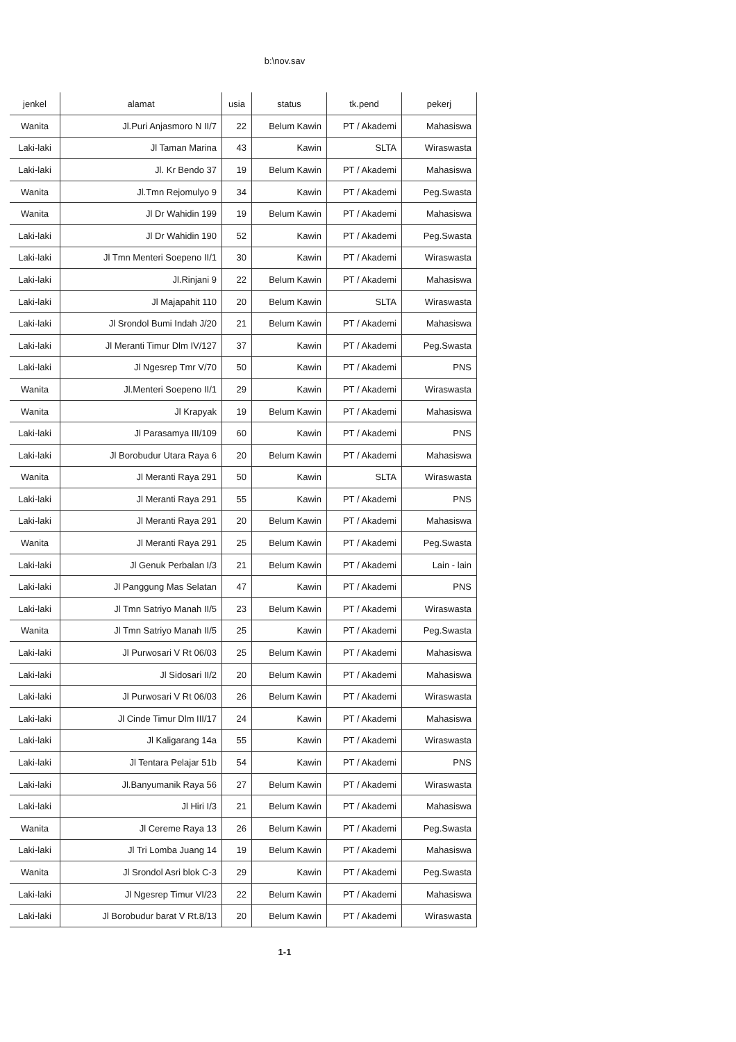b:\nov.sav
| jenkel | alamat | usia | status | tk.pend | pekerj |
| --- | --- | --- | --- | --- | --- |
| Wanita | Jl.Puri Anjasmoro N II/7 | 22 | Belum Kawin | PT / Akademi | Mahasiswa |
| Laki-laki | Jl Taman Marina | 43 | Kawin | SLTA | Wiraswasta |
| Laki-laki | Jl. Kr Bendo 37 | 19 | Belum Kawin | PT / Akademi | Mahasiswa |
| Wanita | Jl.Tmn Rejomulyo 9 | 34 | Kawin | PT / Akademi | Peg.Swasta |
| Wanita | Jl Dr Wahidin 199 | 19 | Belum Kawin | PT / Akademi | Mahasiswa |
| Laki-laki | Jl Dr Wahidin 190 | 52 | Kawin | PT / Akademi | Peg.Swasta |
| Laki-laki | Jl Tmn Menteri Soepeno II/1 | 30 | Kawin | PT / Akademi | Wiraswasta |
| Laki-laki | Jl.Rinjani 9 | 22 | Belum Kawin | PT / Akademi | Mahasiswa |
| Laki-laki | Jl Majapahit 110 | 20 | Belum Kawin | SLTA | Wiraswasta |
| Laki-laki | Jl Srondol Bumi Indah J/20 | 21 | Belum Kawin | PT / Akademi | Mahasiswa |
| Laki-laki | Jl Meranti Timur Dlm IV/127 | 37 | Kawin | PT / Akademi | Peg.Swasta |
| Laki-laki | Jl Ngesrep Tmr V/70 | 50 | Kawin | PT / Akademi | PNS |
| Wanita | Jl.Menteri Soepeno II/1 | 29 | Kawin | PT / Akademi | Wiraswasta |
| Wanita | Jl Krapyak | 19 | Belum Kawin | PT / Akademi | Mahasiswa |
| Laki-laki | Jl Parasamya III/109 | 60 | Kawin | PT / Akademi | PNS |
| Laki-laki | Jl Borobudur Utara Raya 6 | 20 | Belum Kawin | PT / Akademi | Mahasiswa |
| Wanita | Jl Meranti Raya 291 | 50 | Kawin | SLTA | Wiraswasta |
| Laki-laki | Jl Meranti Raya 291 | 55 | Kawin | PT / Akademi | PNS |
| Laki-laki | Jl Meranti Raya 291 | 20 | Belum Kawin | PT / Akademi | Mahasiswa |
| Wanita | Jl Meranti Raya 291 | 25 | Belum Kawin | PT / Akademi | Peg.Swasta |
| Laki-laki | Jl Genuk Perbalan I/3 | 21 | Belum Kawin | PT / Akademi | Lain - lain |
| Laki-laki | Jl Panggung Mas Selatan | 47 | Kawin | PT / Akademi | PNS |
| Laki-laki | Jl Tmn Satriyo Manah II/5 | 23 | Belum Kawin | PT / Akademi | Wiraswasta |
| Wanita | Jl Tmn Satriyo Manah II/5 | 25 | Kawin | PT / Akademi | Peg.Swasta |
| Laki-laki | Jl Purwosari V Rt 06/03 | 25 | Belum Kawin | PT / Akademi | Mahasiswa |
| Laki-laki | Jl Sidosari II/2 | 20 | Belum Kawin | PT / Akademi | Mahasiswa |
| Laki-laki | Jl Purwosari V Rt 06/03 | 26 | Belum Kawin | PT / Akademi | Wiraswasta |
| Laki-laki | Jl Cinde Timur Dlm III/17 | 24 | Kawin | PT / Akademi | Mahasiswa |
| Laki-laki | Jl Kaligarang 14a | 55 | Kawin | PT / Akademi | Wiraswasta |
| Laki-laki | Jl Tentara Pelajar 51b | 54 | Kawin | PT / Akademi | PNS |
| Laki-laki | Jl.Banyumanik Raya 56 | 27 | Belum Kawin | PT / Akademi | Wiraswasta |
| Laki-laki | Jl Hiri I/3 | 21 | Belum Kawin | PT / Akademi | Mahasiswa |
| Wanita | Jl Cereme Raya 13 | 26 | Belum Kawin | PT / Akademi | Peg.Swasta |
| Laki-laki | Jl Tri Lomba Juang 14 | 19 | Belum Kawin | PT / Akademi | Mahasiswa |
| Wanita | Jl Srondol Asri blok C-3 | 29 | Kawin | PT / Akademi | Peg.Swasta |
| Laki-laki | Jl Ngesrep Timur VI/23 | 22 | Belum Kawin | PT / Akademi | Mahasiswa |
| Laki-laki | Jl Borobudur barat V Rt.8/13 | 20 | Belum Kawin | PT / Akademi | Wiraswasta |
1-1